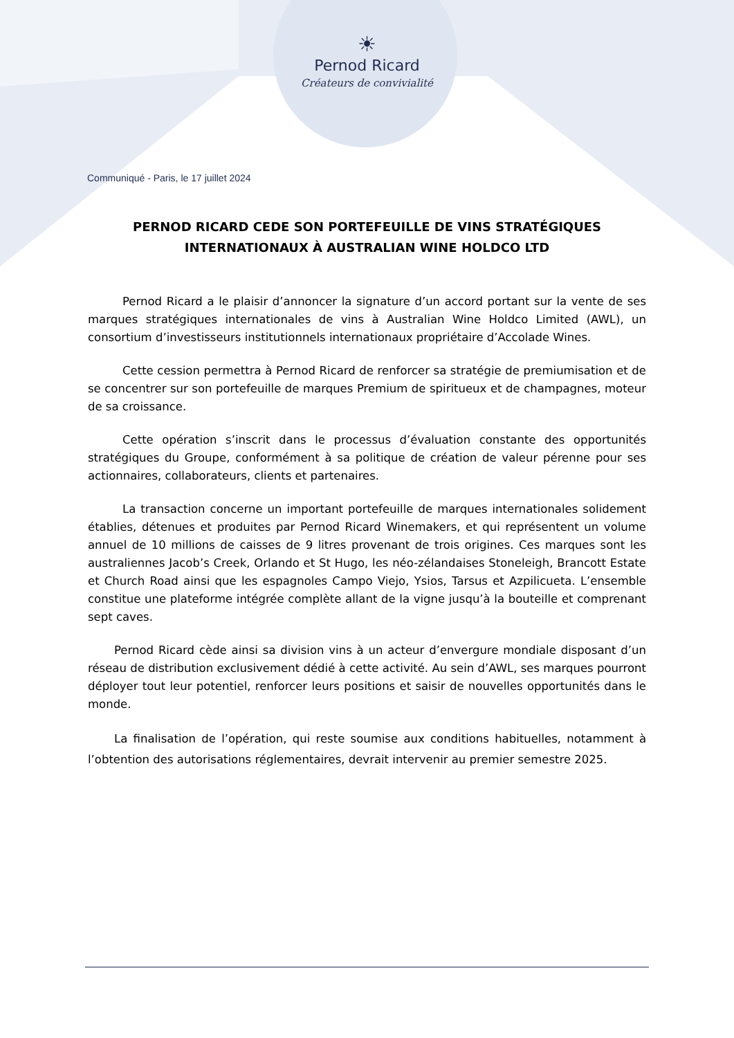☀
Pernod Ricard
Créateurs de convivialité
Communiqué - Paris, le 17 juillet 2024
PERNOD RICARD CEDE SON PORTEFEUILLE DE VINS STRATÉGIQUES INTERNATIONAUX À AUSTRALIAN WINE HOLDCO LTD
Pernod Ricard a le plaisir d’annoncer la signature d’un accord portant sur la vente de ses marques stratégiques internationales de vins à Australian Wine Holdco Limited (AWL), un consortium d’investisseurs institutionnels internationaux propriétaire d’Accolade Wines.
Cette cession permettra à Pernod Ricard de renforcer sa stratégie de premiumisation et de se concentrer sur son portefeuille de marques Premium de spiritueux et de champagnes, moteur de sa croissance.
Cette opération s’inscrit dans le processus d’évaluation constante des opportunités stratégiques du Groupe, conformément à sa politique de création de valeur pérenne pour ses actionnaires, collaborateurs, clients et partenaires.
La transaction concerne un important portefeuille de marques internationales solidement établies, détenues et produites par Pernod Ricard Winemakers, et qui représentent un volume annuel de 10 millions de caisses de 9 litres provenant de trois origines. Ces marques sont les australiennes Jacob’s Creek, Orlando et St Hugo, les néo-zélandaises Stoneleigh, Brancott Estate et Church Road ainsi que les espagnoles Campo Viejo, Ysios, Tarsus et Azpilicueta. L’ensemble constitue une plateforme intégrée complète allant de la vigne jusqu’à la bouteille et comprenant sept caves.
Pernod Ricard cède ainsi sa division vins à un acteur d’envergure mondiale disposant d’un réseau de distribution exclusivement dédié à cette activité. Au sein d’AWL, ses marques pourront déployer tout leur potentiel, renforcer leurs positions et saisir de nouvelles opportunités dans le monde.
La finalisation de l’opération, qui reste soumise aux conditions habituelles, notamment à l’obtention des autorisations réglementaires, devrait intervenir au premier semestre 2025.